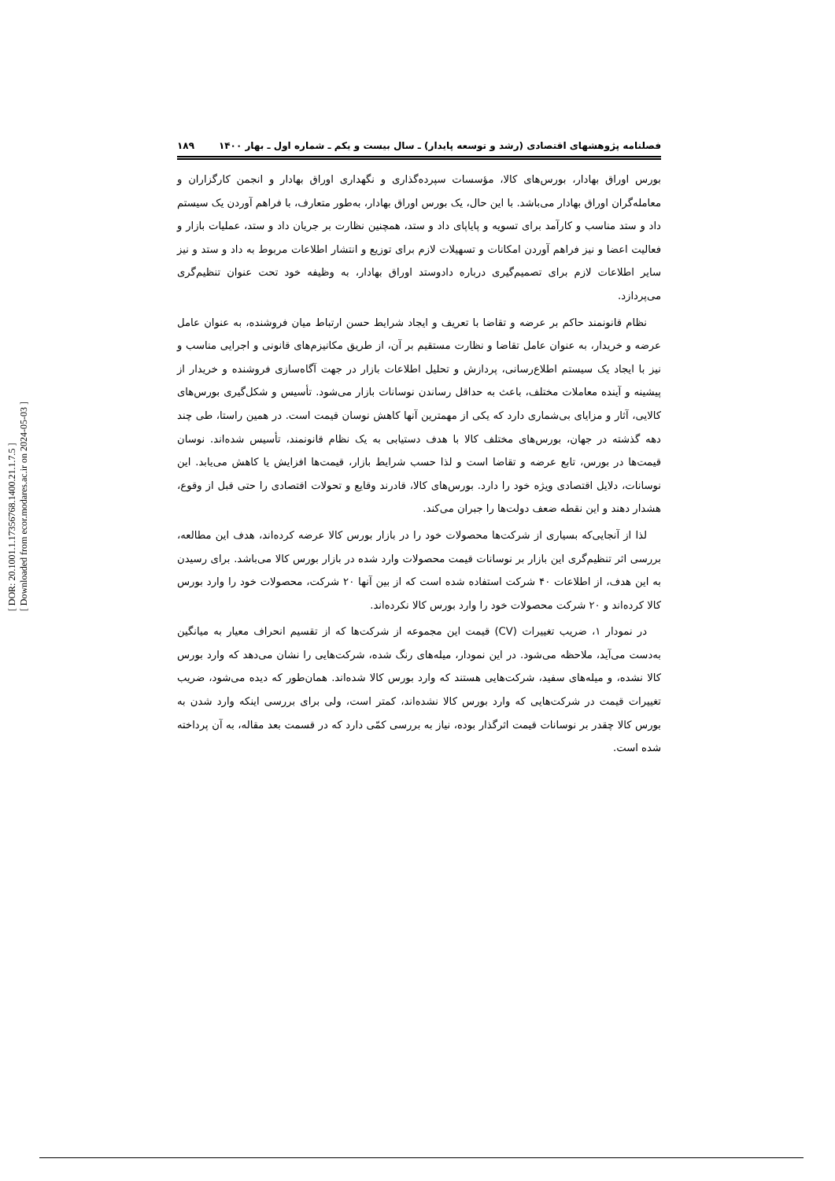[ DOR: 20.1001.1.17356768.1400.21.1.7.5 ]
[ Downloaded from ecor.modares.ac.ir on 2024-05-03 ]
فصلنامه پژوهشهای اقتصادی (رشد و توسعه پایدار) ـ سال بیست و یکم ـ شماره اول ـ بهار ۱۴۰۰ ۱۸۹
بورس اوراق بهادار، بورس‌های کالا، مؤسسات سپرده‌گذاری و نگهداری اوراق بهادار و انجمن کارگزاران و معامله‌گران اوراق بهادار می‌باشد. با این حال، یک بورس اوراق بهادار، به‌طور متعارف، با فراهم آوردن یک سیستم داد و ستد مناسب و کارآمد برای تسویه و پایاپای داد و ستد، همچنین نظارت بر جریان داد و ستد، عملیات بازار و فعالیت اعضا و نیز فراهم آوردن امکانات و تسهیلات لازم برای توزیع و انتشار اطلاعات مربوط به داد و ستد و نیز سایر اطلاعات لازم برای تصمیم‌گیری درباره دادوستد اوراق بهادار، به وظیفه خود تحت عنوان تنظیم‌گری می‌پردازد.
نظام قانونمند حاکم بر عرضه و تقاضا با تعریف و ایجاد شرایط حسن ارتباط میان فروشنده، به عنوان عامل عرضه و خریدار، به عنوان عامل تقاضا و نظارت مستقیم بر آن، از طریق مکانیزم‌های قانونی و اجرایی مناسب و نیز با ایجاد یک سیستم اطلاع‌رسانی، پردازش و تحلیل اطلاعات بازار در جهت آگاه‌سازی فروشنده و خریدار از پیشینه و آینده معاملات مختلف، باعث به حداقل رساندن نوسانات بازار می‌شود. تأسیس و شکل‌گیری بورس‌های کالایی، آثار و مزایای بی‌شماری دارد که یکی از مهمترین آنها کاهش نوسان قیمت است. در همین راستا، طی چند دهه گذشته در جهان، بورس‌های مختلف کالا با هدف دستیابی به یک نظام قانونمند، تأسیس شده‌اند. نوسان قیمت‌ها در بورس، تابع عرضه و تقاضا است و لذا حسب شرایط بازار، قیمت‌ها افزایش یا کاهش می‌یابد. این نوسانات، دلایل اقتصادی ویژه خود را دارد. بورس‌های کالا، قادرند وقایع و تحولات اقتصادی را حتی قبل از وقوع، هشدار دهند و این نقطه ضعف دولت‌ها را جبران می‌کند.
لذا از آنجایی‌که بسیاری از شرکت‌ها محصولات خود را در بازار بورس کالا عرضه کرده‌اند، هدف این مطالعه، بررسی اثر تنظیم‌گری این بازار بر نوسانات قیمت محصولات وارد شده در بازار بورس کالا می‌باشد. برای رسیدن به این هدف، از اطلاعات ۴۰ شرکت استفاده شده است که از بین آنها ۲۰ شرکت، محصولات خود را وارد بورس کالا کرده‌اند و ۲۰ شرکت محصولات خود را وارد بورس کالا نکرده‌اند.
در نمودار ۱، ضریب تغییرات (CV) قیمت این مجموعه از شرکت‌ها که از تقسیم انحراف معیار به میانگین به‌دست می‌آید، ملاحظه می‌شود. در این نمودار، میله‌های رنگ شده، شرکت‌هایی را نشان می‌دهد که وارد بورس کالا نشده، و میله‌های سفید، شرکت‌هایی هستند که وارد بورس کالا شده‌اند. همان‌طور که دیده می‌شود، ضریب تغییرات قیمت در شرکت‌هایی که وارد بورس کالا نشده‌اند، کمتر است، ولی برای بررسی اینکه وارد شدن به بورس کالا چقدر بر نوسانات قیمت اثرگذار بوده، نیاز به بررسی کمّی دارد که در قسمت بعد مقاله، به آن پرداخته شده است.